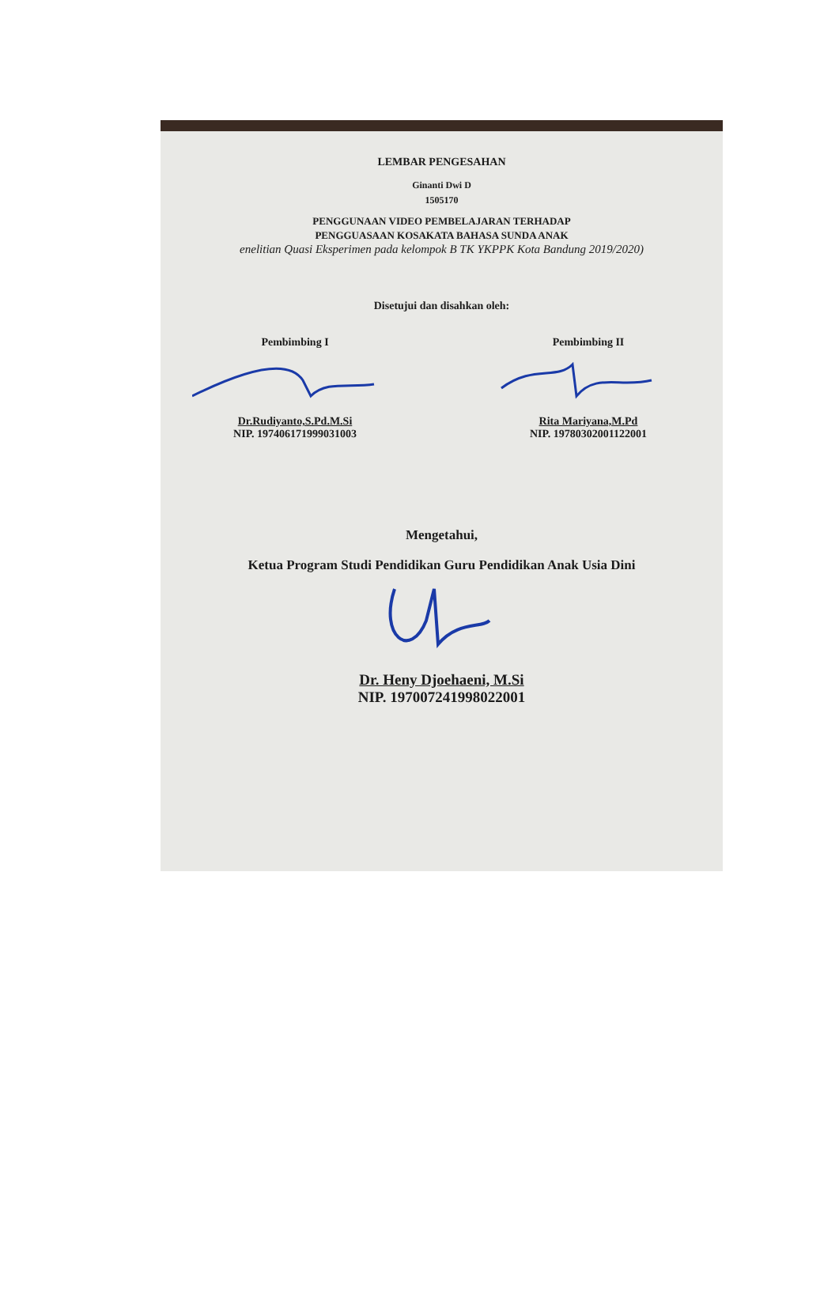LEMBAR PENGESAHAN
Ginanti Dwi D
1505170
PENGGUNAAN VIDEO PEMBELAJARAN TERHADAP
PENGGUASAAN KOSAKATA BAHASA SUNDA ANAK
enelitian Quasi Eksperimen pada kelompok B TK YKPPK Kota Bandung 2019/2020)
Disetujui dan disahkan oleh:
Pembimbing I
Dr.Rudiyanto,S.Pd.M.Si
NIP. 197406171999031003
Pembimbing II
Rita Mariyana,M.Pd
NIP. 19780302001122001
Mengetahui,
Ketua Program Studi Pendidikan Guru Pendidikan Anak Usia Dini
Dr. Heny Djoehaeni, M.Si
NIP. 197007241998022001